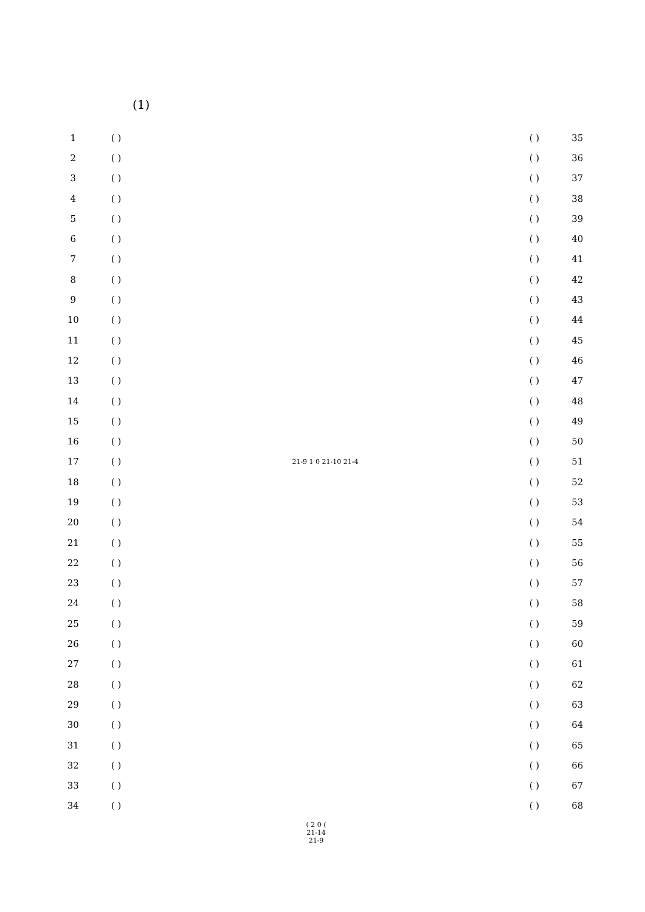(1)
| 1 | ( ) | | ( ) | 35 |
| 2 | ( ) | | ( ) | 36 |
| 3 | ( ) | | ( ) | 37 |
| 4 | ( ) | | ( ) | 38 |
| 5 | ( ) | | ( ) | 39 |
| 6 | ( ) | | ( ) | 40 |
| 7 | ( ) | | ( ) | 41 |
| 8 | ( ) | | ( ) | 42 |
| 9 | ( ) | | ( ) | 43 |
| 10 | ( ) | | ( ) | 44 |
| 11 | ( ) | | ( ) | 45 |
| 12 | ( ) | | ( ) | 46 |
| 13 | ( ) | | ( ) | 47 |
| 14 | ( ) | | ( ) | 48 |
| 15 | ( ) | | ( ) | 49 |
| 16 | ( ) | | ( ) | 50 |
| 17 | ( ) | 21-9 1 0 21-10 21-4 | ( ) | 51 |
| 18 | ( ) | | ( ) | 52 |
| 19 | ( ) | | ( ) | 53 |
| 20 | ( ) | | ( ) | 54 |
| 21 | ( ) | | ( ) | 55 |
| 22 | ( ) | | ( ) | 56 |
| 23 | ( ) | | ( ) | 57 |
| 24 | ( ) | | ( ) | 58 |
| 25 | ( ) | | ( ) | 59 |
| 26 | ( ) | | ( ) | 60 |
| 27 | ( ) | | ( ) | 61 |
| 28 | ( ) | | ( ) | 62 |
| 29 | ( ) | | ( ) | 63 |
| 30 | ( ) | | ( ) | 64 |
| 31 | ( ) | | ( ) | 65 |
| 32 | ( ) | | ( ) | 66 |
| 33 | ( ) | | ( ) | 67 |
| 34 | ( ) | | ( ) | 68 |
( 2 0 (
21-14
21-9